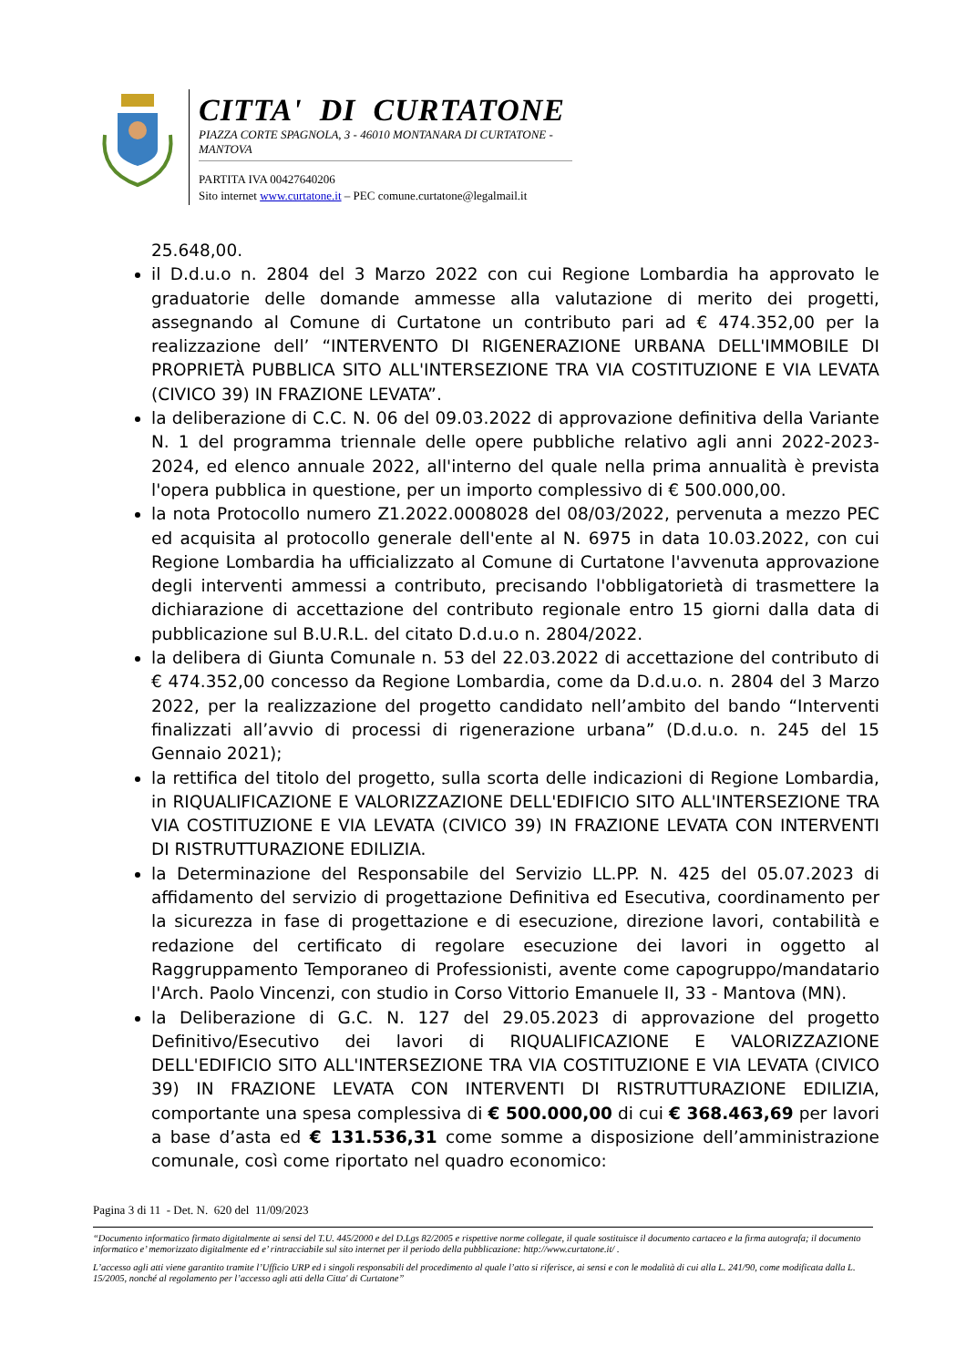CITTA' DI CURTATONE
PIAZZA CORTE SPAGNOLA, 3 - 46010 MONTANARA DI CURTATONE - MANTOVA
PARTITA IVA 00427640206
Sito internet www.curtatone.it – PEC comune.curtatone@legalmail.it
25.648,00.
il D.d.u.o n. 2804 del 3 Marzo 2022 con cui Regione Lombardia ha approvato le graduatorie delle domande ammesse alla valutazione di merito dei progetti, assegnando al Comune di Curtatone un contributo pari ad € 474.352,00 per la realizzazione dell’ “INTERVENTO DI RIGENERAZIONE URBANA DELL'IMMOBILE DI PROPRIETÀ PUBBLICA SITO ALL'INTERSEZIONE TRA VIA COSTITUZIONE E VIA LEVATA (CIVICO 39) IN FRAZIONE LEVATA”.
la deliberazione di C.C. N. 06 del 09.03.2022 di approvazione definitiva della Variante N. 1 del programma triennale delle opere pubbliche relativo agli anni 2022-2023-2024, ed elenco annuale 2022, all'interno del quale nella prima annualità è prevista l'opera pubblica in questione, per un importo complessivo di € 500.000,00.
la nota Protocollo numero Z1.2022.0008028 del 08/03/2022, pervenuta a mezzo PEC ed acquisita al protocollo generale dell'ente al N. 6975 in data 10.03.2022, con cui Regione Lombardia ha ufficializzato al Comune di Curtatone l'avvenuta approvazione degli interventi ammessi a contributo, precisando l'obbligatorietà di trasmettere la dichiarazione di accettazione del contributo regionale entro 15 giorni dalla data di pubblicazione sul B.U.R.L. del citato D.d.u.o n. 2804/2022.
la delibera di Giunta Comunale n. 53 del 22.03.2022 di accettazione del contributo di € 474.352,00 concesso da Regione Lombardia, come da D.d.u.o. n. 2804 del 3 Marzo 2022, per la realizzazione del progetto candidato nell’ambito del bando “Interventi finalizzati all’avvio di processi di rigenerazione urbana” (D.d.u.o. n. 245 del 15 Gennaio 2021);
la rettifica del titolo del progetto, sulla scorta delle indicazioni di Regione Lombardia, in RIQUALIFICAZIONE E VALORIZZAZIONE DELL'EDIFICIO SITO ALL'INTERSEZIONE TRA VIA COSTITUZIONE E VIA LEVATA (CIVICO 39) IN FRAZIONE LEVATA CON INTERVENTI DI RISTRUTTURAZIONE EDILIZIA.
la Determinazione del Responsabile del Servizio LL.PP. N. 425 del 05.07.2023 di affidamento del servizio di progettazione Definitiva ed Esecutiva, coordinamento per la sicurezza in fase di progettazione e di esecuzione, direzione lavori, contabilità e redazione del certificato di regolare esecuzione dei lavori in oggetto al Raggruppamento Temporaneo di Professionisti, avente come capogruppo/mandatario l'Arch. Paolo Vincenzi, con studio in Corso Vittorio Emanuele II, 33 - Mantova (MN).
la Deliberazione di G.C. N. 127 del 29.05.2023 di approvazione del progetto Definitivo/Esecutivo dei lavori di RIQUALIFICAZIONE E VALORIZZAZIONE DELL'EDIFICIO SITO ALL'INTERSEZIONE TRA VIA COSTITUZIONE E VIA LEVATA (CIVICO 39) IN FRAZIONE LEVATA CON INTERVENTI DI RISTRUTTURAZIONE EDILIZIA, comportante una spesa complessiva di € 500.000,00 di cui € 368.463,69 per lavori a base d’asta ed € 131.536,31 come somme a disposizione dell’amministrazione comunale, così come riportato nel quadro economico:
Pagina 3 di 11 - Det. N. 620 del 11/09/2023
“Documento informatico firmato digitalmente ai sensi del T.U. 445/2000 e del D.Lgs 82/2005 e rispettive norme collegate, il quale sostituisce il documento cartaceo e la firma autografa; il documento informatico e’ memorizzato digitalmente ed e’ rintracciabile sul sito internet per il periodo della pubblicazione: http://www.curtatone.it/ .
L’accesso agli atti viene garantito tramite l’Ufficio URP ed i singoli responsabili del procedimento al quale l’atto si riferisce, ai sensi e con le modalità di cui alla L. 241/90, come modificata dalla L. 15/2005, nonché al regolamento per l’accesso agli atti della Citta' di Curtatone”